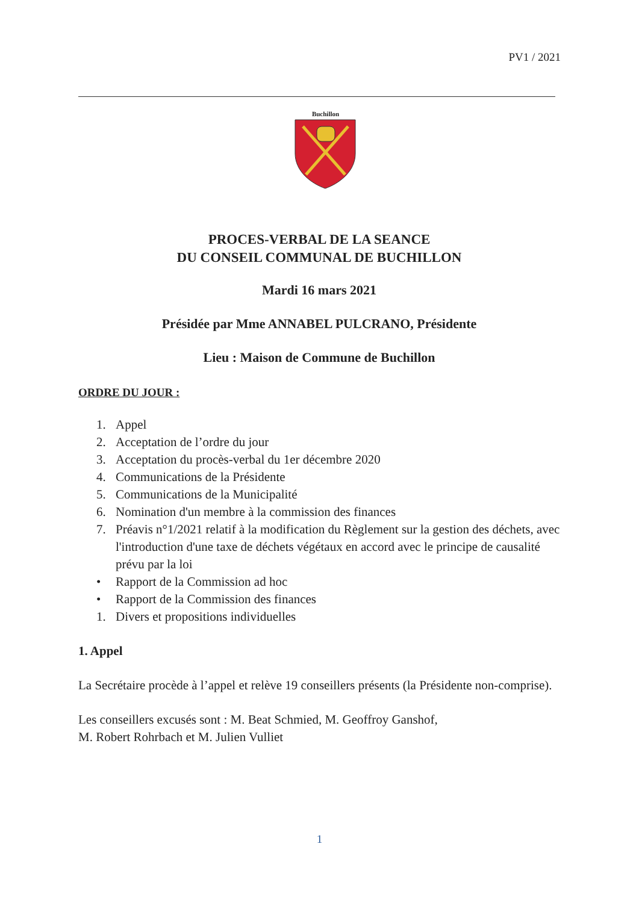PV1 / 2021
Buchillon
PROCES-VERBAL DE LA SEANCE
DU CONSEIL COMMUNAL DE BUCHILLON
Mardi 16 mars 2021
Présidée par Mme ANNABEL PULCRANO, Présidente
Lieu : Maison de Commune de Buchillon
ORDRE DU JOUR :
1. Appel
2. Acceptation de l’ordre du jour
3. Acceptation du procès-verbal du 1er décembre 2020
4. Communications de la Présidente
5. Communications de la Municipalité
6. Nomination d'un membre à la commission des finances
7. Préavis n°1/2021 relatif à la modification du Règlement sur la gestion des déchets, avec l'introduction d'une taxe de déchets végétaux en accord avec le principe de causalité prévu par la loi
• Rapport de la Commission ad hoc
• Rapport de la Commission des finances
1. Divers et propositions individuelles
1. Appel
La Secrétaire procède à l’appel et relève 19 conseillers présents (la Présidente non-comprise).
Les conseillers excusés sont : M. Beat Schmied, M. Geoffroy Ganshof,
M. Robert Rohrbach et M. Julien Vulliet
1